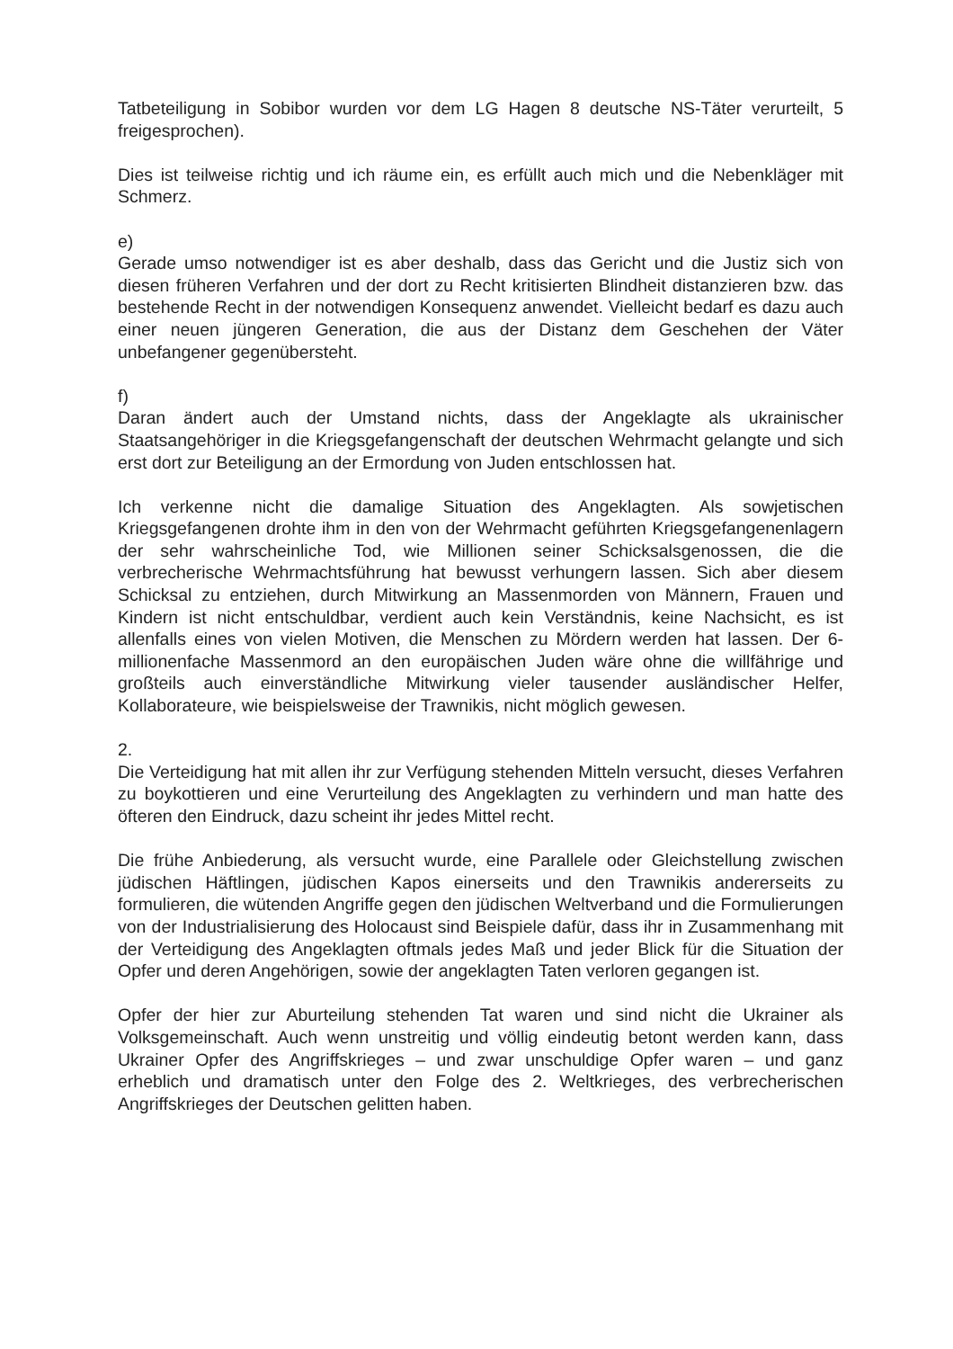Tatbeteiligung in Sobibor wurden vor dem LG Hagen 8 deutsche NS-Täter verurteilt, 5 freigesprochen).
Dies ist teilweise richtig und ich räume ein, es erfüllt auch mich und die Nebenkläger mit Schmerz.
e)
Gerade umso notwendiger ist es aber deshalb, dass das Gericht und die Justiz sich von diesen früheren Verfahren und der dort zu Recht kritisierten Blindheit distanzieren bzw. das bestehende Recht in der notwendigen Konsequenz anwendet. Vielleicht bedarf es dazu auch einer neuen jüngeren Generation, die aus der Distanz dem Geschehen der Väter unbefangener gegenübersteht.
f)
Daran ändert auch der Umstand nichts, dass der Angeklagte als ukrainischer Staatsangehöriger in die Kriegsgefangenschaft der deutschen Wehrmacht gelangte und sich erst dort zur Beteiligung an der Ermordung von Juden entschlossen hat.
Ich verkenne nicht die damalige Situation des Angeklagten. Als sowjetischen Kriegsgefangenen drohte ihm in den von der Wehrmacht geführten Kriegsgefangenenlagern der sehr wahrscheinliche Tod, wie Millionen seiner Schicksalsgenossen, die die verbrecherische Wehrmachtsführung hat bewusst verhungern lassen. Sich aber diesem Schicksal zu entziehen, durch Mitwirkung an Massenmorden von Männern, Frauen und Kindern ist nicht entschuldbar, verdient auch kein Verständnis, keine Nachsicht, es ist allenfalls eines von vielen Motiven, die Menschen zu Mördern werden hat lassen. Der 6-millionenfache Massenmord an den europäischen Juden wäre ohne die willfährige und großteils auch einverständliche Mitwirkung vieler tausender ausländischer Helfer, Kollaborateure, wie beispielsweise der Trawnikis, nicht möglich gewesen.
2.
Die Verteidigung hat mit allen ihr zur Verfügung stehenden Mitteln versucht, dieses Verfahren zu boykottieren und eine Verurteilung des Angeklagten zu verhindern und man hatte des öfteren den Eindruck, dazu scheint ihr jedes Mittel recht.
Die frühe Anbiederung, als versucht wurde, eine Parallele oder Gleichstellung zwischen jüdischen Häftlingen, jüdischen Kapos einerseits und den Trawnikis andererseits zu formulieren, die wütenden Angriffe gegen den jüdischen Weltverband und die Formulierungen von der Industrialisierung des Holocaust sind Beispiele dafür, dass ihr in Zusammenhang mit der Verteidigung des Angeklagten oftmals jedes Maß und jeder Blick für die Situation der Opfer und deren Angehörigen, sowie der angeklagten Taten verloren gegangen ist.
Opfer der hier zur Aburteilung stehenden Tat waren und sind nicht die Ukrainer als Volksgemeinschaft. Auch wenn unstreitig und völlig eindeutig betont werden kann, dass Ukrainer Opfer des Angriffskrieges – und zwar unschuldige Opfer waren – und ganz erheblich und dramatisch unter den Folge des 2. Weltkrieges, des verbrecherischen Angriffskrieges der Deutschen gelitten haben.